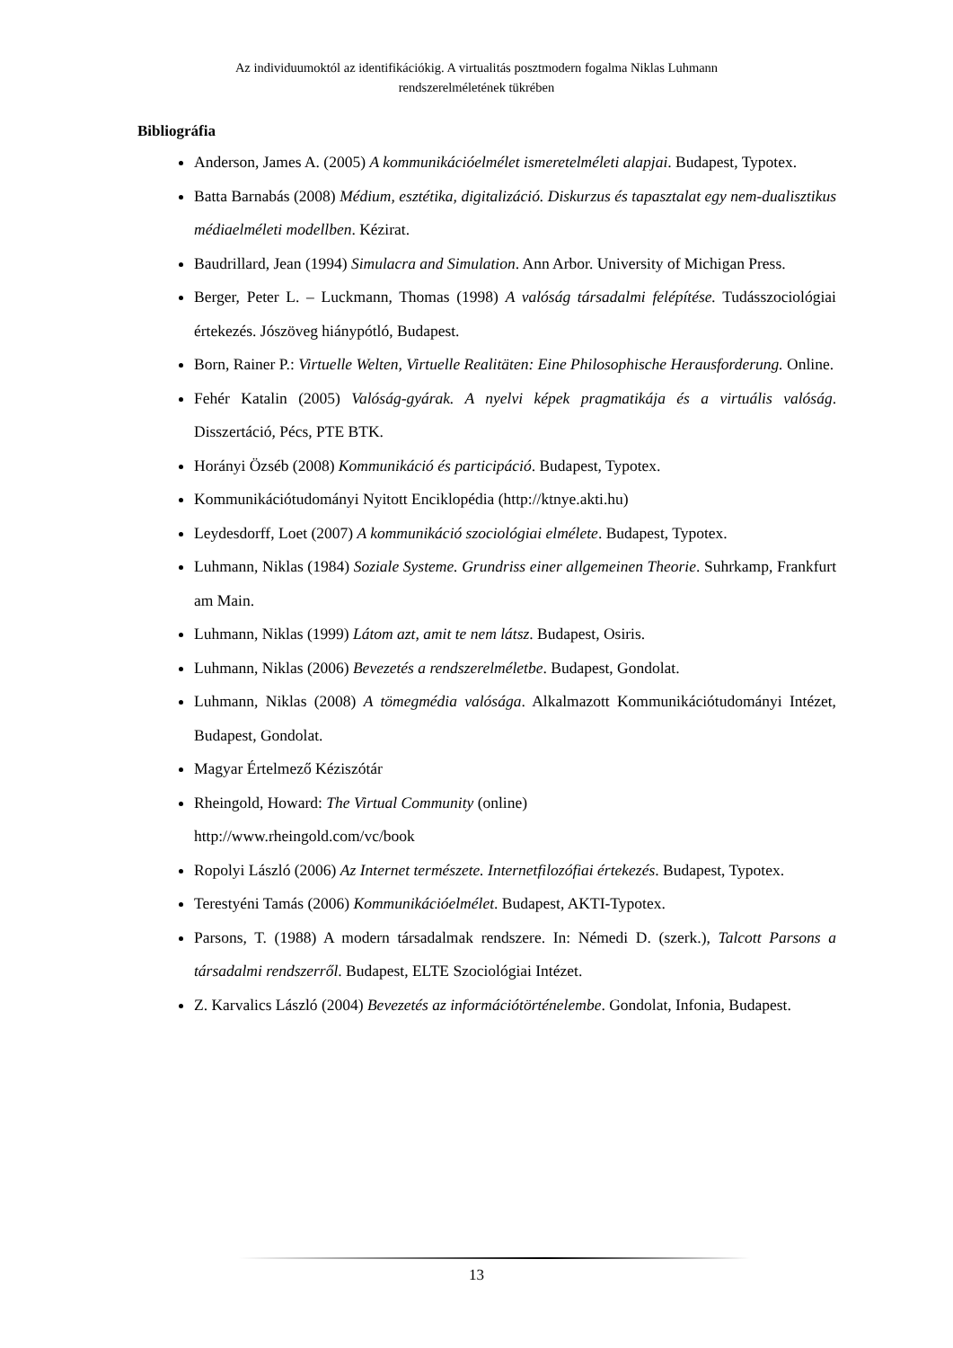Az individuumoktól az identifikációkig. A virtualitás posztmodern fogalma Niklas Luhmann
rendszerelméletének tükrében
Bibliográfia
Anderson, James A. (2005) A kommunikációelmélet ismeretelméleti alapjai. Budapest, Typotex.
Batta Barnabás (2008) Médium, esztétika, digitalizáció. Diskurzus és tapasztalat egy nem-dualisztikus médiaelméleti modellben. Kézirat.
Baudrillard, Jean (1994) Simulacra and Simulation. Ann Arbor. University of Michigan Press.
Berger, Peter L. – Luckmann, Thomas (1998) A valóság társadalmi felépítése. Tudásszociológiai értekezés. Jószöveg hiánypótló, Budapest.
Born, Rainer P.: Virtuelle Welten, Virtuelle Realitäten: Eine Philosophische Herausforderung. Online.
Fehér Katalin (2005) Valóság-gyárak. A nyelvi képek pragmatikája és a virtuális valóság. Disszertáció, Pécs, PTE BTK.
Horányi Özséb (2008) Kommunikáció és participáció. Budapest, Typotex.
Kommunikációtudományi Nyitott Enciklopédia (http://ktnye.akti.hu)
Leydesdorff, Loet (2007) A kommunikáció szociológiai elmélete. Budapest, Typotex.
Luhmann, Niklas (1984) Soziale Systeme. Grundriss einer allgemeinen Theorie. Suhrkamp, Frankfurt am Main.
Luhmann, Niklas (1999) Látom azt, amit te nem látsz. Budapest, Osiris.
Luhmann, Niklas (2006) Bevezetés a rendszerelméletbe. Budapest, Gondolat.
Luhmann, Niklas (2008) A tömegmédia valósága. Alkalmazott Kommunikációtudományi Intézet, Budapest, Gondolat.
Magyar Értelmező Kéziszótár
Rheingold, Howard: The Virtual Community (online)
http://www.rheingold.com/vc/book
Ropolyi László (2006) Az Internet természete. Internetfilozófiai értekezés. Budapest, Typotex.
Terestyéni Tamás (2006) Kommunikációelmélet. Budapest, AKTI-Typotex.
Parsons, T. (1988) A modern társadalmak rendszere. In: Némedi D. (szerk.), Talcott Parsons a társadalmi rendszerről. Budapest, ELTE Szociológiai Intézet.
Z. Karvalics László (2004) Bevezetés az információtörténelembe. Gondolat, Infonia, Budapest.
13